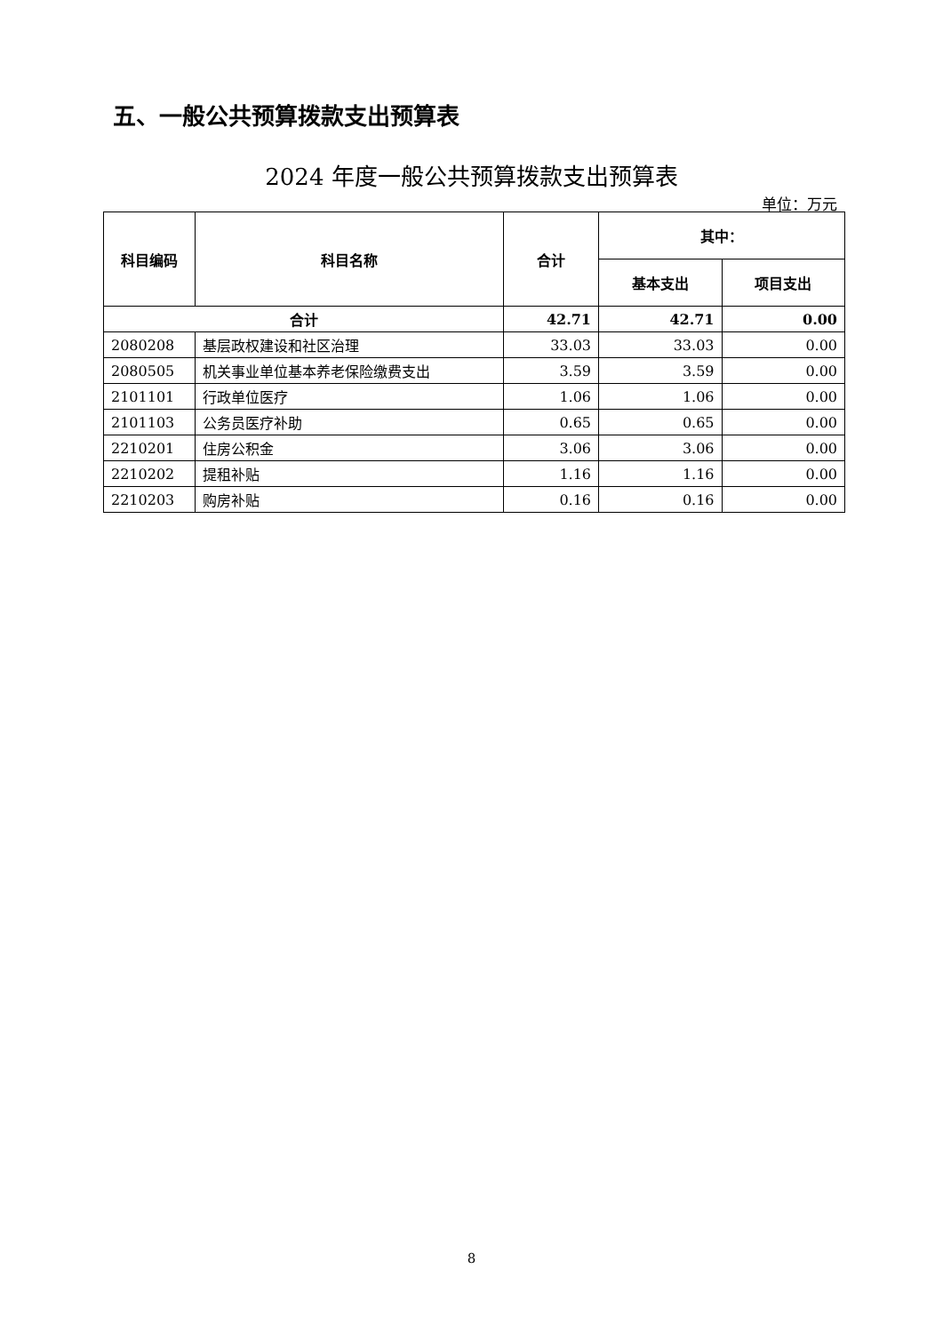五、一般公共预算拨款支出预算表
2024 年度一般公共预算拨款支出预算表
单位：万元
| 科目编码 | 科目名称 | 合计 | 其中： | |
| --- | --- | --- | --- | --- |
| | | | 基本支出 | 项目支出 |
| 合计 | | 42.71 | 42.71 | 0.00 |
| 2080208 | 基层政权建设和社区治理 | 33.03 | 33.03 | 0.00 |
| 2080505 | 机关事业单位基本养老保险缴费支出 | 3.59 | 3.59 | 0.00 |
| 2101101 | 行政单位医疗 | 1.06 | 1.06 | 0.00 |
| 2101103 | 公务员医疗补助 | 0.65 | 0.65 | 0.00 |
| 2210201 | 住房公积金 | 3.06 | 3.06 | 0.00 |
| 2210202 | 提租补贴 | 1.16 | 1.16 | 0.00 |
| 2210203 | 购房补贴 | 0.16 | 0.16 | 0.00 |
8